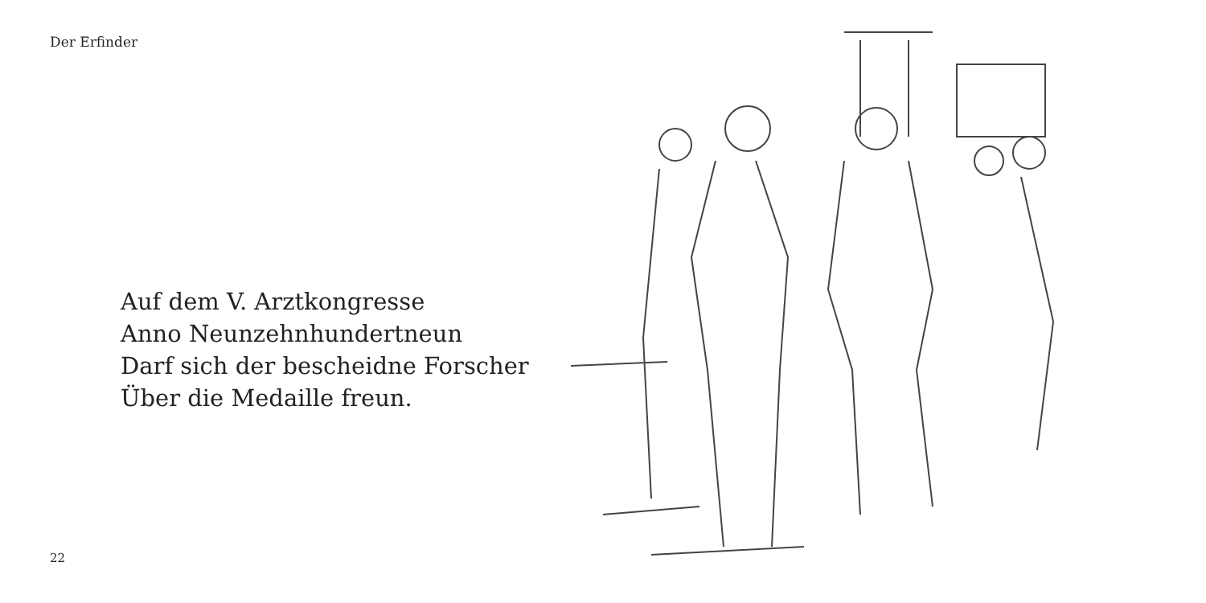Der Erfinder
Auf dem V. Arztkongresse
Anno Neunzehnhundertneun
Darf sich der bescheidne Forscher
Über die Medaille freun.
22